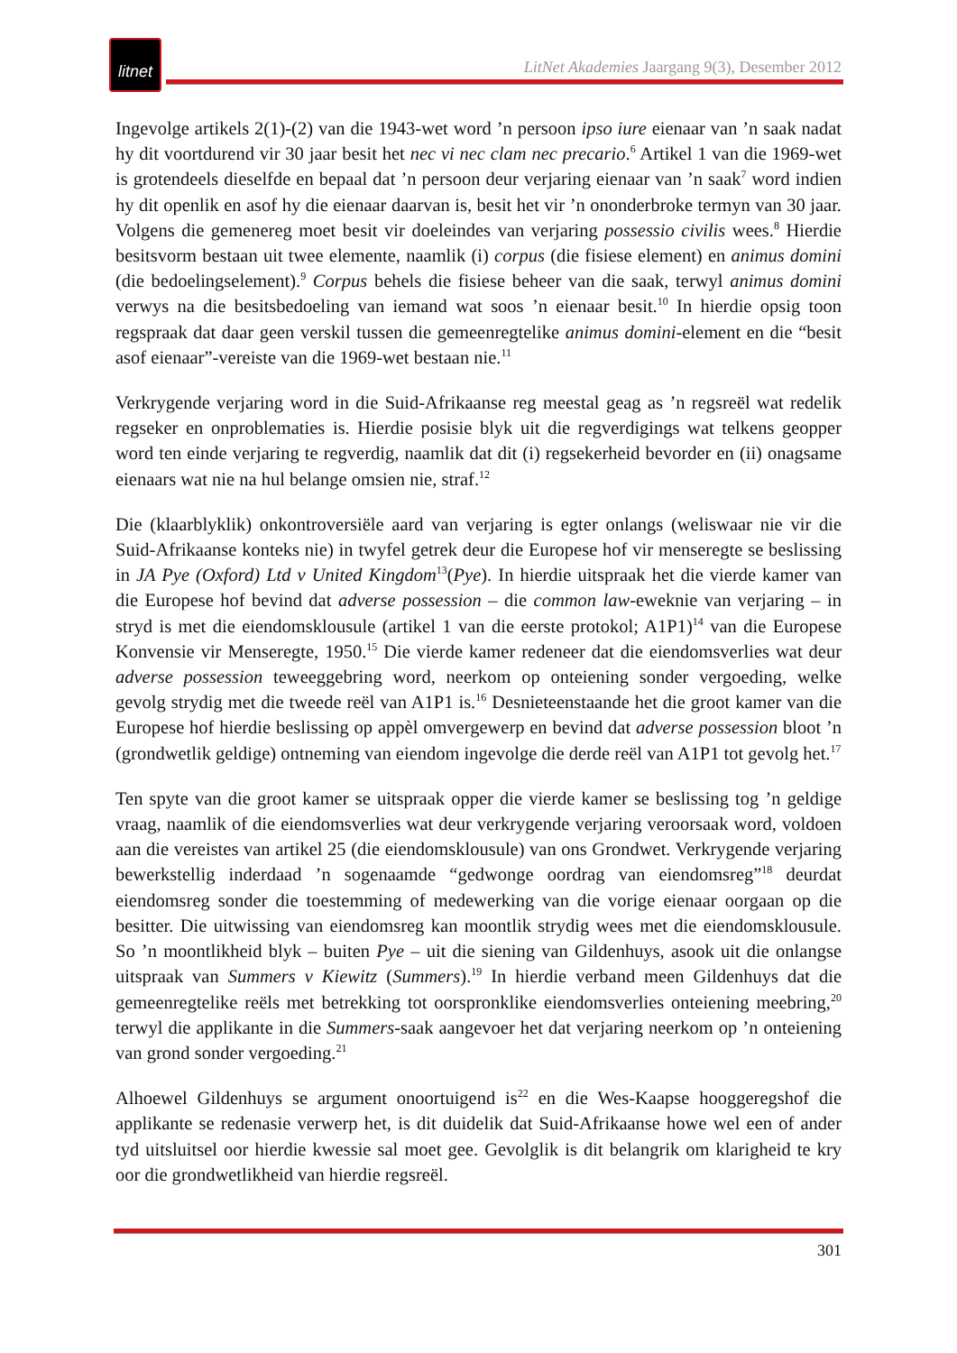litnet
LitNet Akademies Jaargang 9(3), Desember 2012
Ingevolge artikels 2(1)-(2) van die 1943-wet word ’n persoon ipso iure eienaar van ’n saak nadat hy dit voortdurend vir 30 jaar besit het nec vi nec clam nec precario.<sup>6</sup> Artikel 1 van die 1969-wet is grotendeels dieselfde en bepaal dat ’n persoon deur verjaring eienaar van ’n saak<sup>7</sup> word indien hy dit openlik en asof hy die eienaar daarvan is, besit het vir ’n ononderbroke termyn van 30 jaar. Volgens die gemenereg moet besit vir doeleindes van verjaring possessio civilis wees.<sup>8</sup> Hierdie besitsvorm bestaan uit twee elemente, naamlik (i) corpus (die fisiese element) en animus domini (die bedoelingselement).<sup>9</sup> Corpus behels die fisiese beheer van die saak, terwyl animus domini verwys na die besitsbedoeling van iemand wat soos ’n eienaar besit.<sup>10</sup> In hierdie opsig toon regspraak dat daar geen verskil tussen die gemeenregtelike animus domini-element en die “besit asof eienaar”-vereiste van die 1969-wet bestaan nie.<sup>11</sup>
Verkrygende verjaring word in die Suid-Afrikaanse reg meestal geag as ’n regsreël wat redelik regseker en onproblematies is. Hierdie posisie blyk uit die regverdigings wat telkens geopper word ten einde verjaring te regverdig, naamlik dat dit (i) regsekerheid bevorder en (ii) onagsame eienaars wat nie na hul belange omsien nie, straf.<sup>12</sup>
Die (klaarblyklik) onkontroversiële aard van verjaring is egter onlangs (weliswaar nie vir die Suid-Afrikaanse konteks nie) in twyfel getrek deur die Europese hof vir menseregte se beslissing in JA Pye (Oxford) Ltd v United Kingdom<sup>13</sup>(Pye). In hierdie uitspraak het die vierde kamer van die Europese hof bevind dat adverse possession – die common law-eweknie van verjaring – in stryd is met die eiendomsklousule (artikel 1 van die eerste protokol; A1P1)<sup>14</sup> van die Europese Konvensie vir Menseregte, 1950.<sup>15</sup> Die vierde kamer redeneer dat die eiendomsverlies wat deur adverse possession teweeggebring word, neerkom op onteiening sonder vergoeding, welke gevolg strydig met die tweede reël van A1P1 is.<sup>16</sup> Desnieteenstaande het die groot kamer van die Europese hof hierdie beslissing op appèl omvergewerp en bevind dat adverse possession bloot ’n (grondwetlik geldige) ontneming van eiendom ingevolge die derde reël van A1P1 tot gevolg het.<sup>17</sup>
Ten spyte van die groot kamer se uitspraak opper die vierde kamer se beslissing tog ’n geldige vraag, naamlik of die eiendomsverlies wat deur verkrygende verjaring veroorsaak word, voldoen aan die vereistes van artikel 25 (die eiendomsklousule) van ons Grondwet. Verkrygende verjaring bewerkstellig inderdaad ’n sogenaamde “gedwonge oordrag van eiendomsreg”<sup>18</sup> deurdat eiendomsreg sonder die toestemming of medewerking van die vorige eienaar oorgaan op die besitter. Die uitwissing van eiendomsreg kan moontlik strydig wees met die eiendomsklousule. So ’n moontlikheid blyk – buiten Pye – uit die siening van Gildenhuys, asook uit die onlangse uitspraak van Summers v Kiewitz (Summers).<sup>19</sup> In hierdie verband meen Gildenhuys dat die gemeenregtelike reëls met betrekking tot oorspronklike eiendomsverlies onteiening meebring,<sup>20</sup> terwyl die applikante in die Summers-saak aangevoer het dat verjaring neerkom op ’n onteiening van grond sonder vergoeding.<sup>21</sup>
Alhoewel Gildenhuys se argument onoortuigend is<sup>22</sup> en die Wes-Kaapse hooggeregshof die applikante se redenasie verwerp het, is dit duidelik dat Suid-Afrikaanse howe wel een of ander tyd uitsluitsel oor hierdie kwessie sal moet gee. Gevolglik is dit belangrik om klarigheid te kry oor die grondwetlikheid van hierdie regsreël.
301